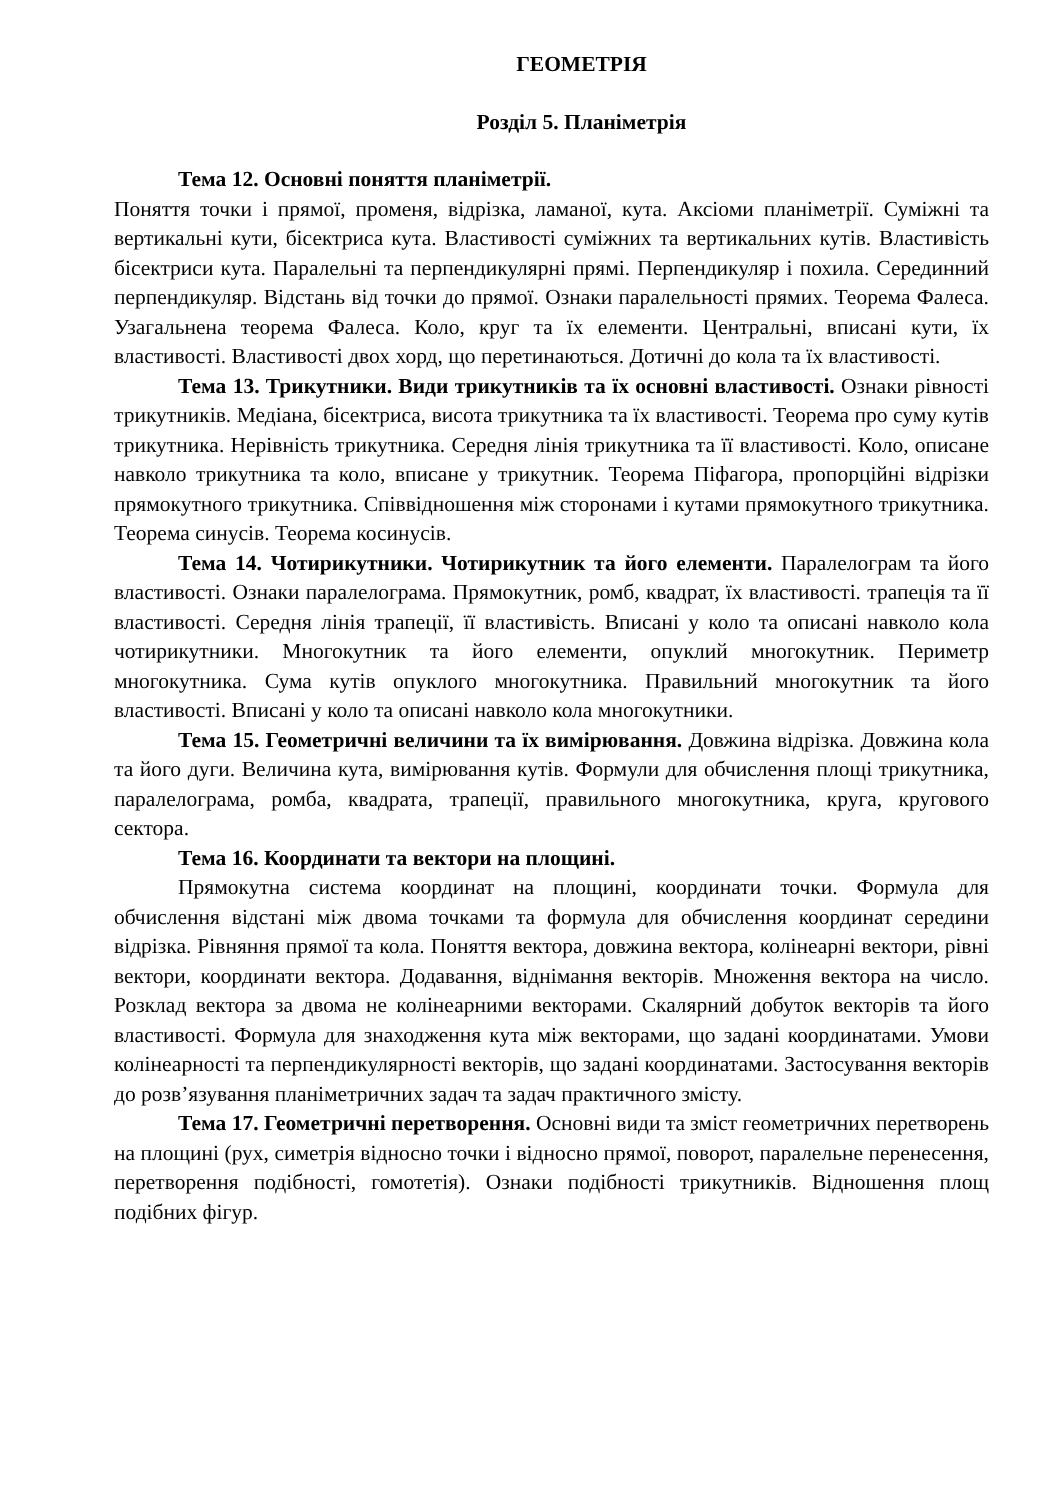ГЕОМЕТРІЯ
Розділ 5. Планіметрія
Тема 12. Основні поняття планіметрії.
Поняття точки і прямої, променя, відрізка, ламаної, кута. Аксіоми планіметрії. Суміжні та вертикальні кути, бісектриса кута. Властивості суміжних та вертикальних кутів. Властивість бісектриси кута. Паралельні та перпендикулярні прямі. Перпендикуляр і похила. Серединний перпендикуляр. Відстань від точки до прямої. Ознаки паралельності прямих. Теорема Фалеса. Узагальнена теорема Фалеса. Коло, круг та їх елементи. Центральні, вписані кути, їх властивості. Властивості двох хорд, що перетинаються. Дотичні до кола та їх властивості.
Тема 13. Трикутники. Види трикутників та їх основні властивості. Ознаки рівності трикутників. Медіана, бісектриса, висота трикутника та їх властивості. Теорема про суму кутів трикутника. Нерівність трикутника. Середня лінія трикутника та її властивості. Коло, описане навколо трикутника та коло, вписане у трикутник. Теорема Піфагора, пропорційні відрізки прямокутного трикутника. Співвідношення між сторонами і кутами прямокутного трикутника. Теорема синусів. Теорема косинусів.
Тема 14. Чотирикутники. Чотирикутник та його елементи. Паралелограм та його властивості. Ознаки паралелограма. Прямокутник, ромб, квадрат, їх властивості. трапеція та її властивості. Середня лінія трапеції, її властивість. Вписані у коло та описані навколо кола чотирикутники. Многокутник та його елементи, опуклий многокутник. Периметр многокутника. Сума кутів опуклого многокутника. Правильний многокутник та його властивості. Вписані у коло та описані навколо кола многокутники.
Тема 15. Геометричні величини та їх вимірювання. Довжина відрізка. Довжина кола та його дуги. Величина кута, вимірювання кутів. Формули для обчислення площі трикутника, паралелограма, ромба, квадрата, трапеції, правильного многокутника, круга, кругового сектора.
Тема 16. Координати та вектори на площині.
Прямокутна система координат на площині, координати точки. Формула для обчислення відстані між двома точками та формула для обчислення координат середини відрізка. Рівняння прямої та кола. Поняття вектора, довжина вектора, колінеарні вектори, рівні вектори, координати вектора. Додавання, віднімання векторів. Множення вектора на число. Розклад вектора за двома не колінеарними векторами. Скалярний добуток векторів та його властивості. Формула для знаходження кута між векторами, що задані координатами. Умови колінеарності та перпендикулярності векторів, що задані координатами. Застосування векторів до розв’язування планіметричних задач та задач практичного змісту.
Тема 17. Геометричні перетворення. Основні види та зміст геометричних перетворень на площині (рух, симетрія відносно точки і відносно прямої, поворот, паралельне перенесення, перетворення подібності, гомотетія). Ознаки подібності трикутників. Відношення площ подібних фігур.